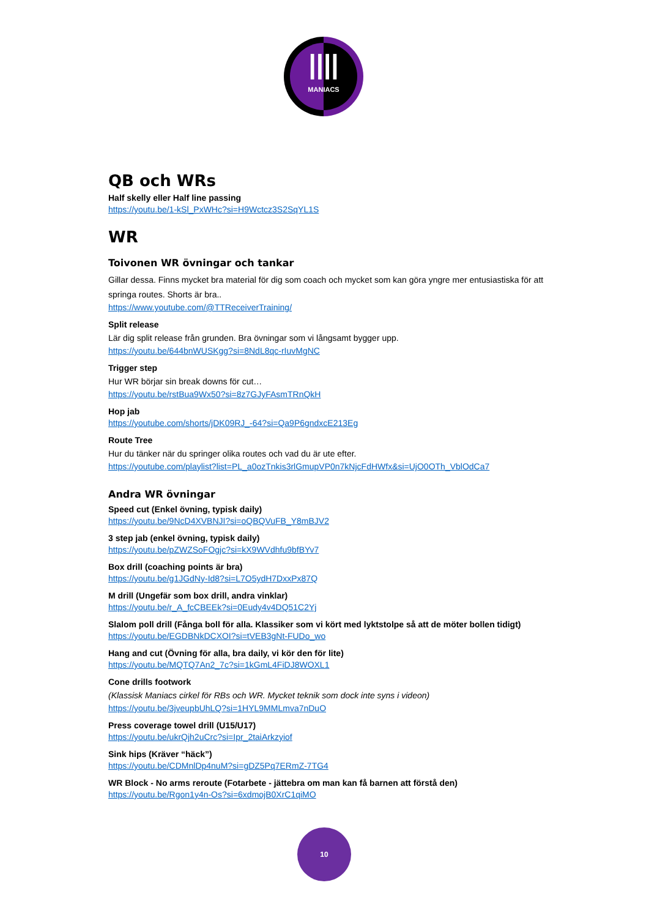||||
MANIACS
QB och WRs
Half skelly eller Half line passing
https://youtu.be/1-kSl_PxWHc?si=H9Wctcz3S2SqYL1S
WR
Toivonen WR övningar och tankar
Gillar dessa. Finns mycket bra material för dig som coach och mycket som kan göra yngre mer entusiastiska för att springa routes. Shorts är bra..
https://www.youtube.com/@TTReceiverTraining/
Split release
Lär dig split release från grunden. Bra övningar som vi långsamt bygger upp.
https://youtu.be/644bnWUSKgg?si=8NdL8qc-rIuvMgNC
Trigger step
Hur WR börjar sin break downs för cut…
https://youtu.be/rstBua9Wx50?si=8z7GJyFAsmTRnQkH
Hop jab
https://youtube.com/shorts/jDK09RJ_-64?si=Qa9P6gndxcE213Eg
Route Tree
Hur du tänker när du springer olika routes och vad du är ute efter.
https://youtube.com/playlist?list=PL_a0ozTnkis3rlGmupVP0n7kNjcFdHWfx&si=UjO0OTh_VblOdCa7
Andra WR övningar
Speed cut (Enkel övning, typisk daily)
https://youtu.be/9NcD4XVBNJI?si=oQBQVuFB_Y8mBJV2
3 step jab (enkel övning, typisk daily)
https://youtu.be/pZWZSoFOgjc?si=kX9WVdhfu9bfBYv7
Box drill (coaching points är bra)
https://youtu.be/g1JGdNy-Id8?si=L7O5ydH7DxxPx87Q
M drill (Ungefär som box drill, andra vinklar)
https://youtu.be/r_A_fcCBEEk?si=0Eudy4v4DQ51C2Yj
Slalom poll drill (Fånga boll för alla. Klassiker som vi kört med lyktstolpe så att de möter bollen tidigt)
https://youtu.be/EGDBNkDCXOI?si=tVEB3gNt-FUDo_wo
Hang and cut (Övning för alla, bra daily, vi kör den för lite)
https://youtu.be/MQTQ7An2_7c?si=1kGmL4FiDJ8WOXL1
Cone drills footwork
(Klassisk Maniacs cirkel för RBs och WR. Mycket teknik som dock inte syns i videon)
https://youtu.be/3jveupbUhLQ?si=1HYL9MMLmva7nDuO
Press coverage towel drill (U15/U17)
https://youtu.be/ukrQjh2uCrc?si=Ipr_2taiArkzyiof
Sink hips (Kräver “häck”)
https://youtu.be/CDMnlDp4nuM?si=gDZ5Pq7ERmZ-7TG4
WR Block - No arms reroute (Fotarbete - jättebra om man kan få barnen att förstå den)
https://youtu.be/Rgon1y4n-Os?si=6xdmojB0XrC1qiMO
10